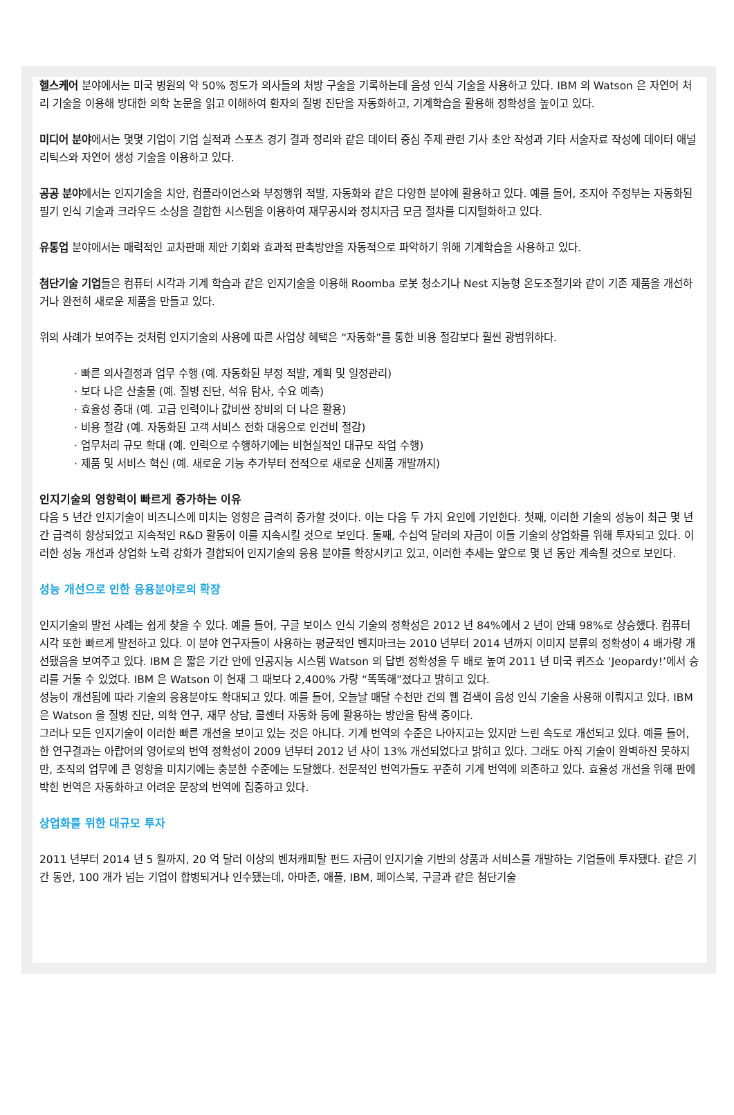헬스케어 분야에서는 미국 병원의 약 50% 정도가 의사들의 처방 구술을 기록하는데 음성 인식 기술을 사용하고 있다. IBM 의 Watson 은 자연어 처리 기술을 이용해 방대한 의학 논문을 읽고 이해하여 환자의 질병 진단을 자동화하고, 기계학습을 활용해 정확성을 높이고 있다.
미디어 분야에서는 몇몇 기업이 기업 실적과 스포츠 경기 결과 정리와 같은 데이터 중심 주제 관련 기사 초안 작성과 기타 서술자료 작성에 데이터 애널리틱스와 자연어 생성 기술을 이용하고 있다.
공공 분야에서는 인지기술을 치안, 컴플라이언스와 부정행위 적발, 자동화와 같은 다양한 분야에 활용하고 있다. 예를 들어, 조지아 주정부는 자동화된 필기 인식 기술과 크라우드 소싱을 결합한 시스템을 이용하여 재무공시와 정치자금 모금 절차를 디지털화하고 있다.
유통업 분야에서는 매력적인 교차판매 제안 기회와 효과적 판촉방안을 자동적으로 파악하기 위해 기계학습을 사용하고 있다.
첨단기술 기업들은 컴퓨터 시각과 기계 학습과 같은 인지기술을 이용해 Roomba 로봇 청소기나 Nest 지능형 온도조절기와 같이 기존 제품을 개선하거나 완전히 새로운 제품을 만들고 있다.
위의 사례가 보여주는 것처럼 인지기술의 사용에 따른 사업상 혜택은 “자동화”를 통한 비용 절감보다 훨씬 광범위하다.
· 빠른 의사결정과 업무 수행 (예. 자동화된 부정 적발, 계획 및 일정관리)
· 보다 나은 산출물 (예. 질병 진단, 석유 탐사, 수요 예측)
· 효율성 증대 (예. 고급 인력이나 값비싼 장비의 더 나은 활용)
· 비용 절감 (예. 자동화된 고객 서비스 전화 대응으로 인건비 절감)
· 업무처리 규모 확대 (예. 인력으로 수행하기에는 비현실적인 대규모 작업 수행)
· 제품 및 서비스 혁신 (예. 새로운 기능 추가부터 전적으로 새로운 신제품 개발까지)
인지기술의 영향력이 빠르게 증가하는 이유
다음 5 년간 인지기술이 비즈니스에 미치는 영향은 급격히 증가할 것이다. 이는 다음 두 가지 요인에 기인한다. 첫째, 이러한 기술의 성능이 최근 몇 년간 급격히 향상되었고 지속적인 R&D 활동이 이를 지속시킬 것으로 보인다. 둘째, 수십억 달러의 자금이 이들 기술의 상업화를 위해 투자되고 있다. 이러한 성능 개선과 상업화 노력 강화가 결합되어 인지기술의 응용 분야를 확장시키고 있고, 이러한 추세는 앞으로 몇 년 동안 계속될 것으로 보인다.
성능 개선으로 인한 응용분야로의 확장
인지기술의 발전 사례는 쉽게 찾을 수 있다. 예를 들어, 구글 보이스 인식 기술의 정확성은 2012 년 84%에서 2 년이 안돼 98%로 상승했다. 컴퓨터 시각 또한 빠르게 발전하고 있다. 이 분야 연구자들이 사용하는 평균적인 벤치마크는 2010 년부터 2014 년까지 이미지 분류의 정확성이 4 배가량 개선됐음을 보여주고 있다. IBM 은 짧은 기간 안에 인공지능 시스템 Watson 의 답변 정확성을 두 배로 높여 2011 년 미국 퀴즈쇼 ‘Jeopardy!’에서 승리를 거둘 수 있었다. IBM 은 Watson 이 현재 그 때보다 2,400% 가량 “똑똑해”졌다고 밝히고 있다.
성능이 개선됨에 따라 기술의 응용분야도 확대되고 있다. 예를 들어, 오늘날 매달 수천만 건의 웹 검색이 음성 인식 기술을 사용해 이뤄지고 있다. IBM 은 Watson 을 질병 진단, 의학 연구, 재무 상담, 콜센터 자동화 등에 활용하는 방안을 탐색 중이다.
그러나 모든 인지기술이 이러한 빠른 개선을 보이고 있는 것은 아니다. 기계 번역의 수준은 나아지고는 있지만 느린 속도로 개선되고 있다. 예를 들어, 한 연구결과는 아랍어의 영어로의 번역 정확성이 2009 년부터 2012 년 사이 13% 개선되었다고 밝히고 있다. 그래도 아직 기술이 완벽하진 못하지만, 조직의 업무에 큰 영향을 미치기에는 충분한 수준에는 도달했다. 전문적인 번역가들도 꾸준히 기계 번역에 의존하고 있다. 효율성 개선을 위해 판에 박힌 번역은 자동화하고 어려운 문장의 번역에 집중하고 있다.
상업화를 위한 대규모 투자
2011 년부터 2014 년 5 월까지, 20 억 달러 이상의 벤처캐피탈 펀드 자금이 인지기술 기반의 상품과 서비스를 개발하는 기업들에 투자됐다. 같은 기간 동안, 100 개가 넘는 기업이 합병되거나 인수됐는데, 아마존, 애플, IBM, 페이스북, 구글과 같은 첨단기술